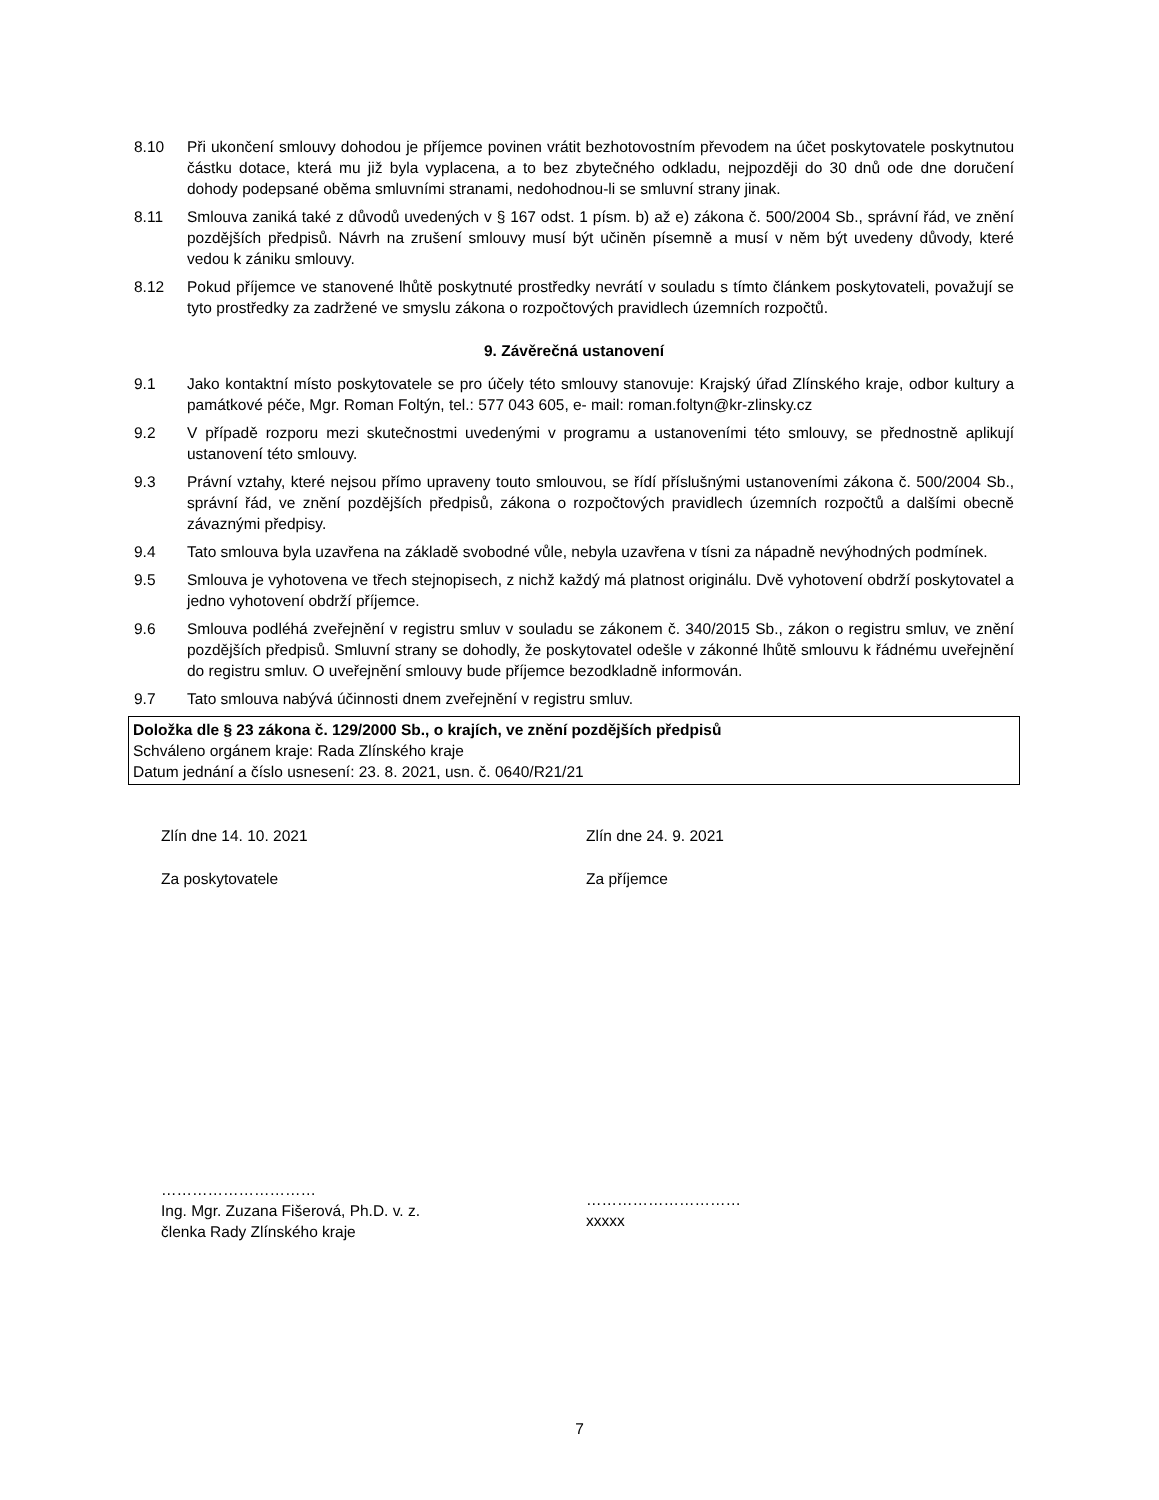8.10 Při ukončení smlouvy dohodou je příjemce povinen vrátit bezhotovostním převodem na účet poskytovatele poskytnutou částku dotace, která mu již byla vyplacena, a to bez zbytečného odkladu, nejpozději do 30 dnů ode dne doručení dohody podepsané oběma smluvními stranami, nedohodnou-li se smluvní strany jinak.
8.11 Smlouva zaniká také z důvodů uvedených v § 167 odst. 1 písm. b) až e) zákona č. 500/2004 Sb., správní řád, ve znění pozdějších předpisů. Návrh na zrušení smlouvy musí být učiněn písemně a musí v něm být uvedeny důvody, které vedou k zániku smlouvy.
8.12 Pokud příjemce ve stanovené lhůtě poskytnuté prostředky nevrátí v souladu s tímto článkem poskytovateli, považují se tyto prostředky za zadržené ve smyslu zákona o rozpočtových pravidlech územních rozpočtů.
9. Závěrečná ustanovení
9.1 Jako kontaktní místo poskytovatele se pro účely této smlouvy stanovuje: Krajský úřad Zlínského kraje, odbor kultury a památkové péče, Mgr. Roman Foltýn, tel.: 577 043 605, e- mail: roman.foltyn@kr-zlinsky.cz
9.2 V případě rozporu mezi skutečnostmi uvedenými v programu a ustanoveními této smlouvy, se přednostně aplikují ustanovení této smlouvy.
9.3 Právní vztahy, které nejsou přímo upraveny touto smlouvou, se řídí příslušnými ustanoveními zákona č. 500/2004 Sb., správní řád, ve znění pozdějších předpisů, zákona o rozpočtových pravidlech územních rozpočtů a dalšími obecně závaznými předpisy.
9.4 Tato smlouva byla uzavřena na základě svobodné vůle, nebyla uzavřena v tísni za nápadně nevýhodných podmínek.
9.5 Smlouva je vyhotovena ve třech stejnopisech, z nichž každý má platnost originálu. Dvě vyhotovení obdrží poskytovatel a jedno vyhotovení obdrží příjemce.
9.6 Smlouva podléhá zveřejnění v registru smluv v souladu se zákonem č. 340/2015 Sb., zákon o registru smluv, ve znění pozdějších předpisů. Smluvní strany se dohodly, že poskytovatel odešle v zákonné lhůtě smlouvu k řádnému uveřejnění do registru smluv. O uveřejnění smlouvy bude příjemce bezodkladně informován.
9.7 Tato smlouva nabývá účinnosti dnem zveřejnění v registru smluv.
Doložka dle § 23 zákona č. 129/2000 Sb., o krajích, ve znění pozdějších předpisů
Schváleno orgánem kraje: Rada Zlínského kraje
Datum jednání a číslo usnesení: 23. 8. 2021, usn. č. 0640/R21/21
Zlín dne 14. 10. 2021 Zlín dne 24. 9. 2021
Za poskytovatele Za příjemce
…………………………
Ing. Mgr. Zuzana Fišerová, Ph.D. v. z.
členka Rady Zlínského kraje
…………………………
xxxxx
7